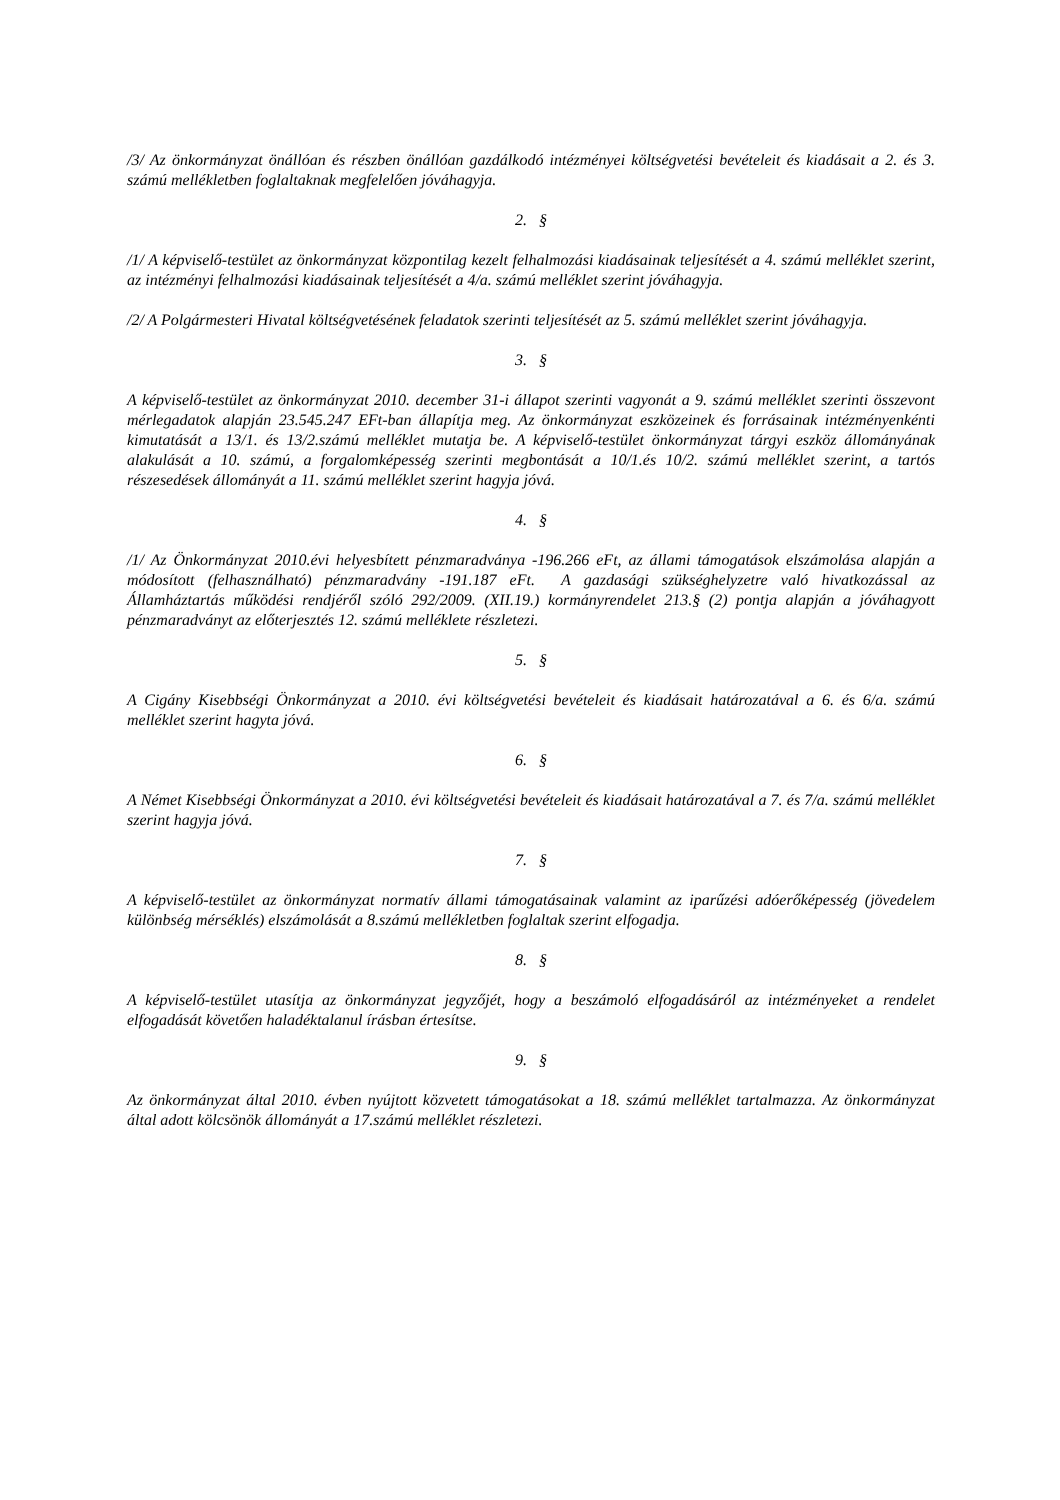/3/ Az önkormányzat önállóan és részben önállóan gazdálkodó intézményei költségvetési bevételeit és kiadásait a 2. és 3. számú mellékletben foglaltaknak megfelelően jóváhagyja.
2. §
/1/ A képviselő-testület az önkormányzat központilag kezelt felhalmozási kiadásainak teljesítését a 4. számú melléklet szerint, az intézményi felhalmozási kiadásainak teljesítését a 4/a. számú melléklet szerint jóváhagyja.
/2/ A Polgármesteri Hivatal költségvetésének feladatok szerinti teljesítését az 5. számú melléklet szerint jóváhagyja.
3. §
A képviselő-testület az önkormányzat 2010. december 31-i állapot szerinti vagyonát a 9. számú melléklet szerinti összevont mérlegadatok alapján 23.545.247 EFt-ban állapítja meg. Az önkormányzat eszközeinek és forrásainak intézményenkénti kimutatását a 13/1. és 13/2.számú melléklet mutatja be. A képviselő-testület önkormányzat tárgyi eszköz állományának alakulását a 10. számú, a forgalomképesség szerinti megbontását a 10/1.és 10/2. számú melléklet szerint, a tartós részesedések állományát a 11. számú melléklet szerint hagyja jóvá.
4. §
/1/ Az Önkormányzat 2010.évi helyesbített pénzmaradványa -196.266 eFt, az állami támogatások elszámolása alapján a módosított (felhasználható) pénzmaradvány -191.187 eFt. A gazdasági szükséghelyzetre való hivatkozással az Államháztartás működési rendjéről szóló 292/2009. (XII.19.) kormányrendelet 213.§ (2) pontja alapján a jóváhagyott pénzmaradványt az előterjesztés 12. számú melléklete részletezi.
5. §
A Cigány Kisebbségi Önkormányzat a 2010. évi költségvetési bevételeit és kiadásait határozatával a 6. és 6/a. számú melléklet szerint hagyta jóvá.
6. §
A Német Kisebbségi Önkormányzat a 2010. évi költségvetési bevételeit és kiadásait határozatával a 7. és 7/a. számú melléklet szerint hagyja jóvá.
7. §
A képviselő-testület az önkormányzat normatív állami támogatásainak valamint az iparűzési adóerőképesség (jövedelem különbség mérséklés) elszámolását a 8.számú mellékletben foglaltak szerint elfogadja.
8. §
A képviselő-testület utasítja az önkormányzat jegyzőjét, hogy a beszámoló elfogadásáról az intézményeket a rendelet elfogadását követően haladéktalanul írásban értesítse.
9. §
Az önkormányzat által 2010. évben nyújtott közvetett támogatásokat a 18. számú melléklet tartalmazza. Az önkormányzat által adott kölcsönök állományát a 17.számú melléklet részletezi.